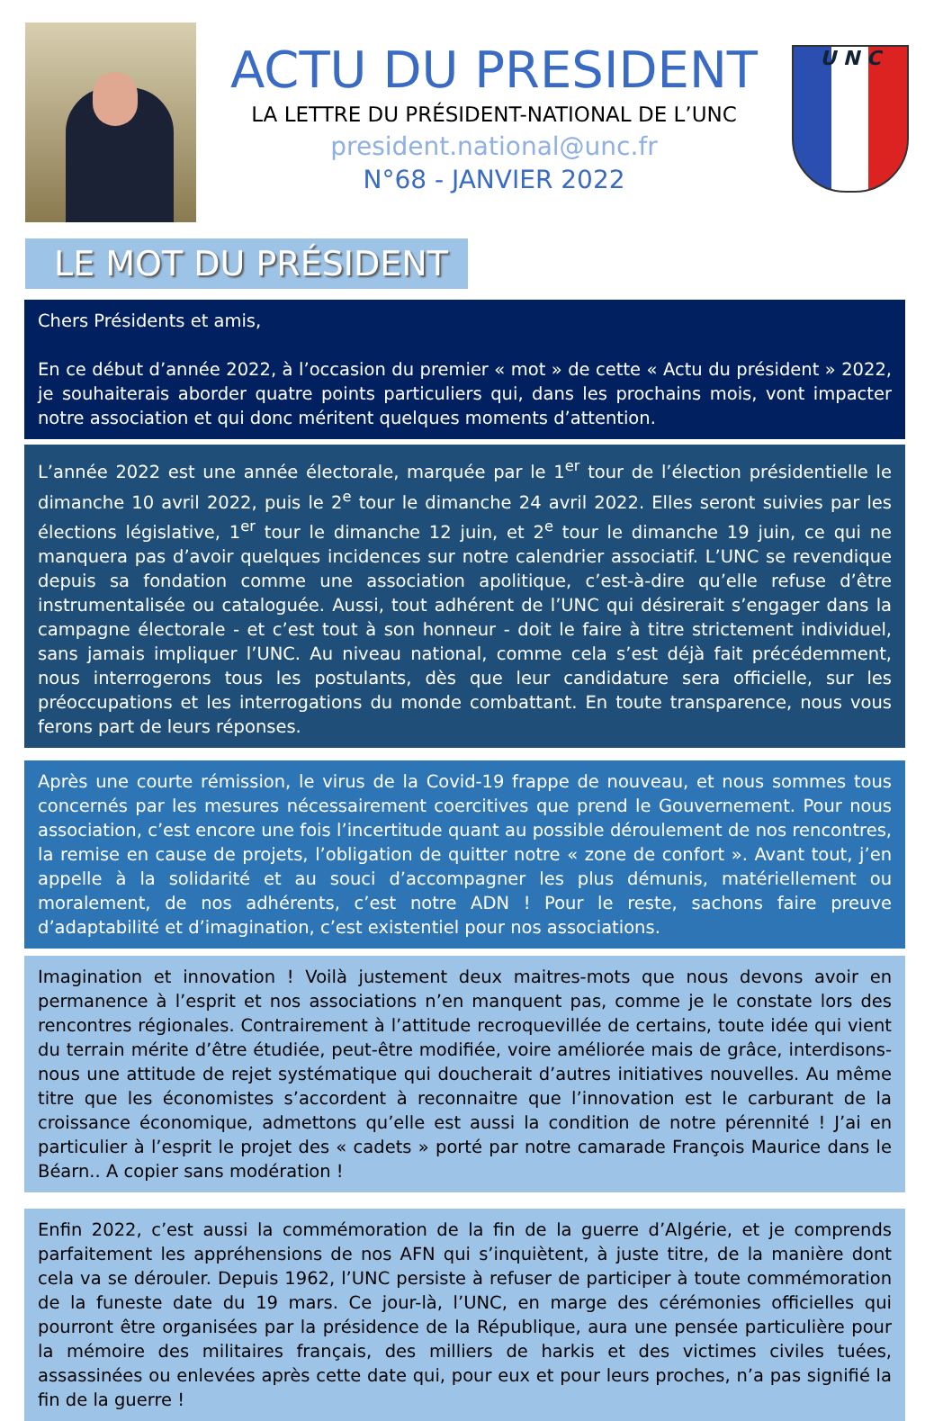ACTU DU PRESIDENT
LA LETTRE DU PRÉSIDENT-NATIONAL DE L’UNC
president.national@unc.fr
N°68 - JANVIER 2022
U N C
LE MOT DU PRÉSIDENT
Chers Présidents et amis,
En ce début d’année 2022, à l’occasion du premier « mot » de cette « Actu du président » 2022, je souhaiterais aborder quatre points particuliers qui, dans les prochains mois, vont impacter notre association et qui donc méritent quelques moments d’attention.
L’année 2022 est une année électorale, marquée par le 1<sup>er</sup> tour de l’élection présidentielle le dimanche 10 avril 2022, puis le 2<sup>e</sup> tour le dimanche 24 avril 2022. Elles seront suivies par les élections législative, 1<sup>er</sup> tour le dimanche 12 juin, et 2<sup>e</sup> tour le dimanche 19 juin, ce qui ne manquera pas d’avoir quelques incidences sur notre calendrier associatif. L’UNC se revendique depuis sa fondation comme une association apolitique, c’est-à-dire qu’elle refuse d’être instrumentalisée ou cataloguée. Aussi, tout adhérent de l’UNC qui désirerait s’engager dans la campagne électorale - et c’est tout à son honneur - doit le faire à titre strictement individuel, sans jamais impliquer l’UNC. Au niveau national, comme cela s’est déjà fait précédemment, nous interrogerons tous les postulants, dès que leur candidature sera officielle, sur les préoccupations et les interrogations du monde combattant. En toute transparence, nous vous ferons part de leurs réponses.
Après une courte rémission, le virus de la Covid-19 frappe de nouveau, et nous sommes tous concernés par les mesures nécessairement coercitives que prend le Gouvernement. Pour nous association, c’est encore une fois l’incertitude quant au possible déroulement de nos rencontres, la remise en cause de projets, l’obligation de quitter notre « zone de confort ». Avant tout, j’en appelle à la solidarité et au souci d’accompagner les plus démunis, matériellement ou moralement, de nos adhérents, c’est notre ADN ! Pour le reste, sachons faire preuve d’adaptabilité et d’imagination, c’est existentiel pour nos associations.
Imagination et innovation ! Voilà justement deux maitres-mots que nous devons avoir en permanence à l’esprit et nos associations n’en manquent pas, comme je le constate lors des rencontres régionales. Contrairement à l’attitude recroquevillée de certains, toute idée qui vient du terrain mérite d’être étudiée, peut-être modifiée, voire améliorée mais de grâce, interdisons-nous une attitude de rejet systématique qui doucherait d’autres initiatives nouvelles. Au même titre que les économistes s’accordent à reconnaitre que l’innovation est le carburant de la croissance économique, admettons qu’elle est aussi la condition de notre pérennité ! J’ai en particulier à l’esprit le projet des « cadets » porté par notre camarade François Maurice dans le Béarn.. A copier sans modération !
Enfin 2022, c’est aussi la commémoration de la fin de la guerre d’Algérie, et je comprends parfaitement les appréhensions de nos AFN qui s’inquiètent, à juste titre, de la manière dont cela va se dérouler. Depuis 1962, l’UNC persiste à refuser de participer à toute commémoration de la funeste date du 19 mars. Ce jour-là, l’UNC, en marge des cérémonies officielles qui pourront être organisées par la présidence de la République, aura une pensée particulière pour la mémoire des militaires français, des milliers de harkis et des victimes civiles tuées, assassinées ou enlevées après cette date qui, pour eux et pour leurs proches, n’a pas signifié la fin de la guerre !